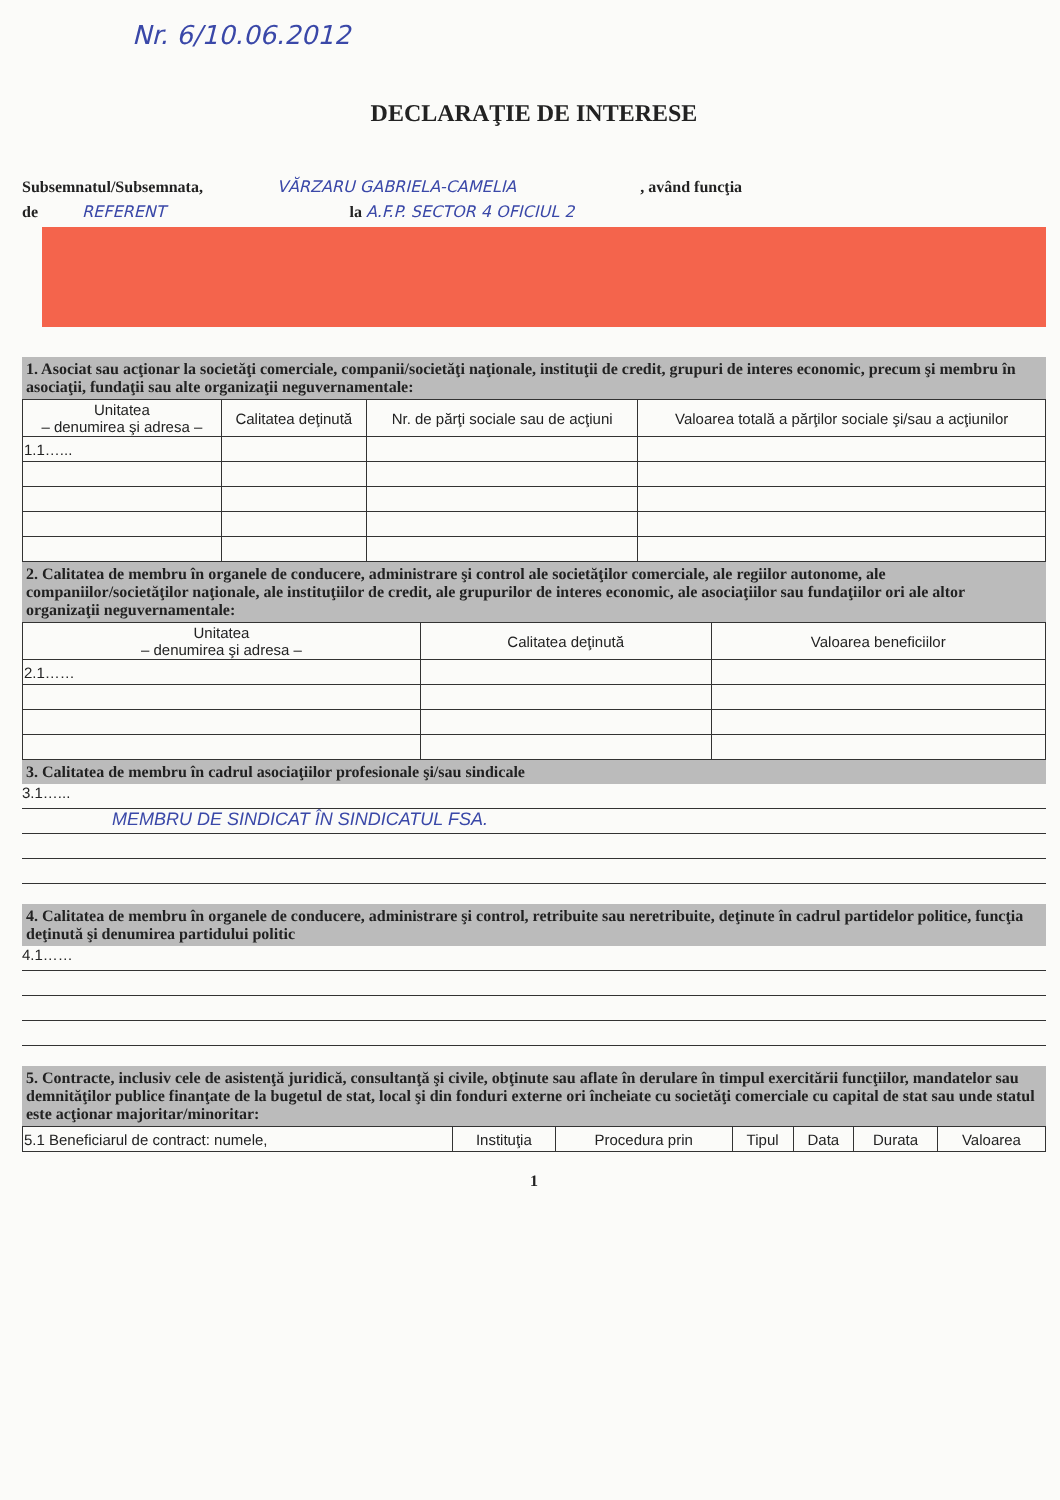Nr. 6/10.06.2012
DECLARAŢIE DE INTERESE
Subsemnatul/Subsemnata, VĂRZARU GABRIELA-CAMELIA , având funcţia
de REFERENT la A.F.P. SECTOR 4 OFICIUL 2
1. Asociat sau acţionar la societăţi comerciale, companii/societăţi naţionale, instituţii de credit, grupuri de interes economic, precum şi membru în asociaţii, fundaţii sau alte organizaţii neguvernamentale:
| Unitatea – denumirea şi adresa – | Calitatea deţinută | Nr. de părţi sociale sau de acţiuni | Valoarea totală a părţilor sociale şi/sau a acţiunilor |
| --- | --- | --- | --- |
| 1.1…... | | | |
2. Calitatea de membru în organele de conducere, administrare şi control ale societăţilor comerciale, ale regiilor autonome, ale companiilor/societăţilor naţionale, ale instituţiilor de credit, ale grupurilor de interes economic, ale asociaţiilor sau fundaţiilor ori ale altor organizaţii neguvernamentale:
| Unitatea – denumirea şi adresa – | Calitatea deţinută | Valoarea beneficiilor |
| --- | --- | --- |
| 2.1…… | | |
3. Calitatea de membru în cadrul asociaţiilor profesionale şi/sau sindicale
3.1…...
MEMBRU DE SINDICAT ÎN SINDICATUL FSA.
4. Calitatea de membru în organele de conducere, administrare şi control, retribuite sau neretribuite, deţinute în cadrul partidelor politice, funcţia deţinută şi denumirea partidului politic
4.1……
5. Contracte, inclusiv cele de asistenţă juridică, consultanţă şi civile, obţinute sau aflate în derulare în timpul exercitării funcţiilor, mandatelor sau demnităţilor publice finanţate de la bugetul de stat, local şi din fonduri externe ori încheiate cu societăţi comerciale cu capital de stat sau unde statul este acţionar majoritar/minoritar:
| 5.1 Beneficiarul de contract: numele, | Instituţia | Procedura prin | Tipul | Data | Durata | Valoarea |
1